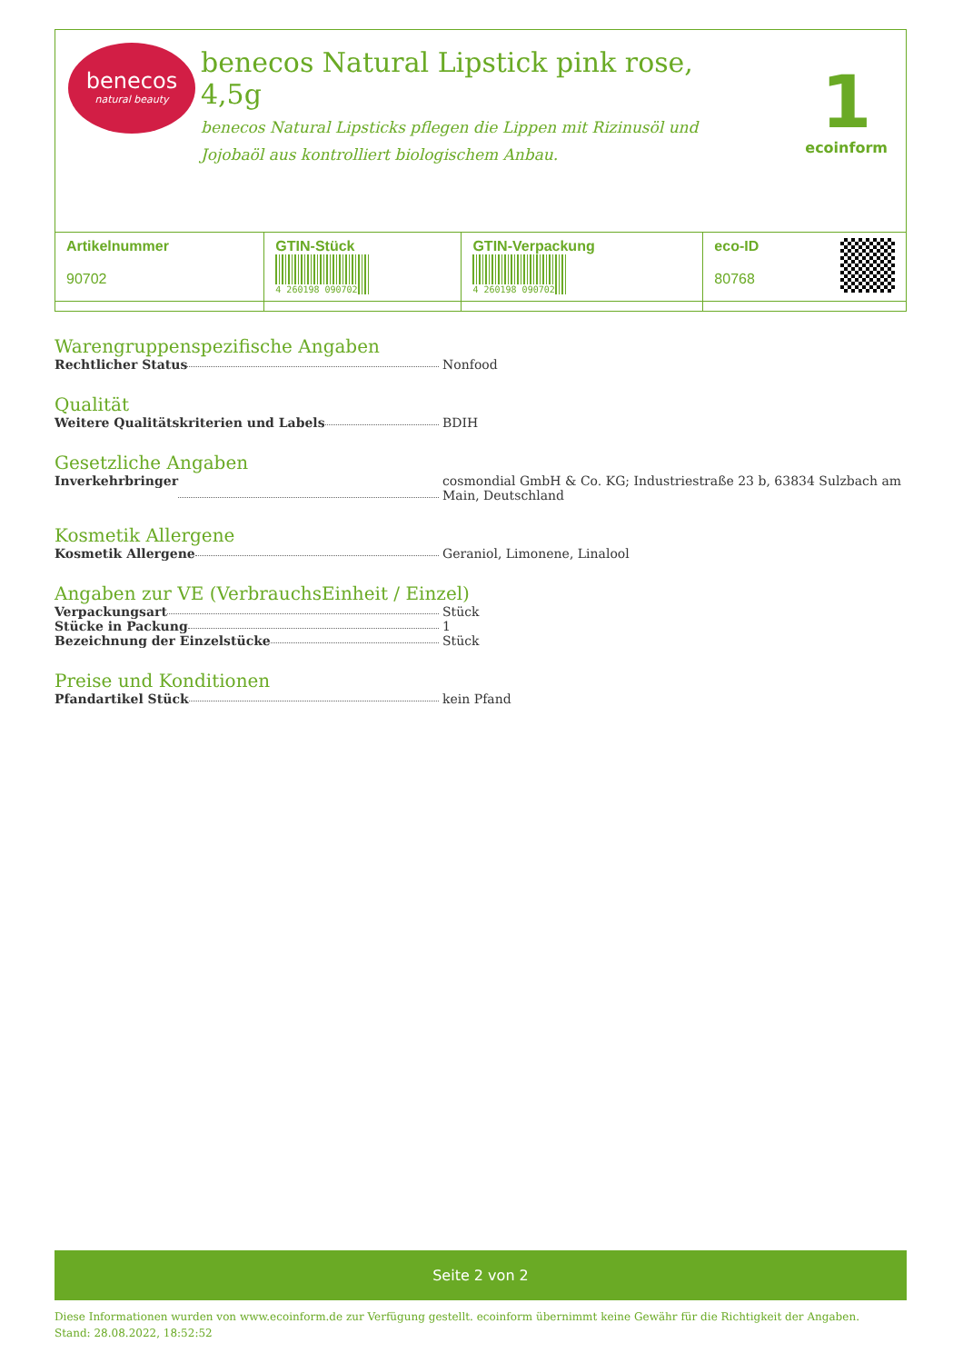benecos
natural beauty
benecos Natural Lipstick pink rose, 4,5g
benecos Natural Lipsticks pflegen die Lippen mit Rizinusöl und Jojobaöl aus kontrolliert biologischem Anbau.
1
ecoinform
| Artikelnummer 90702 | GTIN-Stück 4 260198 090702 | GTIN-Verpackung 4 260198 090702 | eco-ID 80768 |
Warengruppenspezifische Angaben
Rechtlicher Status Nonfood
Qualität
Weitere Qualitätskriterien und Labels BDIH
Gesetzliche Angaben
Inverkehrbringer cosmondial GmbH & Co. KG; Industriestraße 23 b, 63834 Sulzbach am Main, Deutschland
Kosmetik Allergene
Kosmetik Allergene Geraniol, Limonene, Linalool
Angaben zur VE (VerbrauchsEinheit / Einzel)
Verpackungsart Stück
Stücke in Packung 1
Bezeichnung der Einzelstücke Stück
Preise und Konditionen
Pfandartikel Stück kein Pfand
Seite 2 von 2
Diese Informationen wurden von www.ecoinform.de zur Verfügung gestellt. ecoinform übernimmt keine Gewähr für die Richtigkeit der Angaben.
Stand: 28.08.2022, 18:52:52